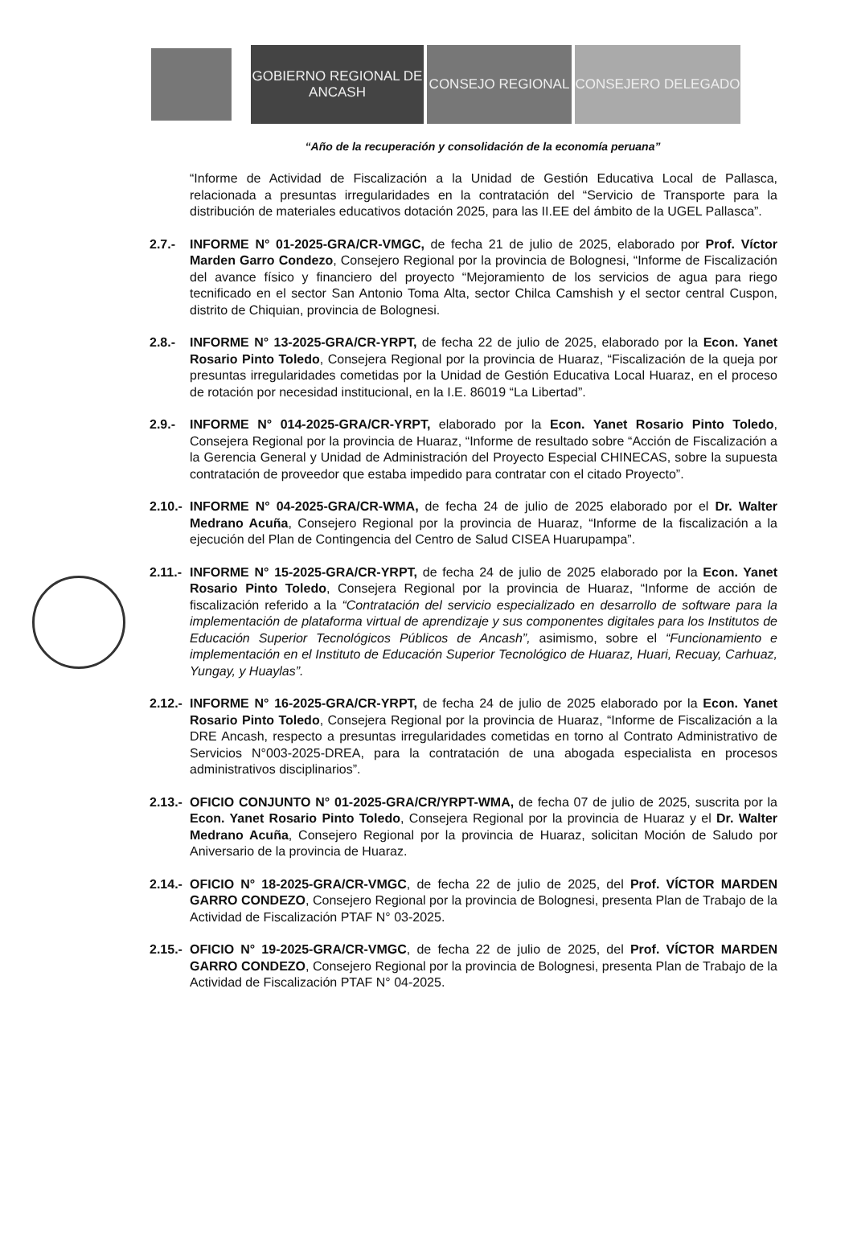GOBIERNO REGIONAL DE
ANCASH
CONSEJO REGIONAL CONSEJERO DELEGADO
“Año de la recuperación y consolidación de la economía peruana”
“Informe de Actividad de Fiscalización a la Unidad de Gestión Educativa Local de Pallasca, relacionada a presuntas irregularidades en la contratación del “Servicio de Transporte para la distribución de materiales educativos dotación 2025, para las II.EE del ámbito de la UGEL Pallasca”.
2.7.- INFORME N° 01-2025-GRA/CR-VMGC, de fecha 21 de julio de 2025, elaborado por Prof. Víctor Marden Garro Condezo, Consejero Regional por la provincia de Bolognesi, “Informe de Fiscalización del avance físico y financiero del proyecto “Mejoramiento de los servicios de agua para riego tecnificado en el sector San Antonio Toma Alta, sector Chilca Camshish y el sector central Cuspon, distrito de Chiquian, provincia de Bolognesi.
2.8.- INFORME N° 13-2025-GRA/CR-YRPT, de fecha 22 de julio de 2025, elaborado por la Econ. Yanet Rosario Pinto Toledo, Consejera Regional por la provincia de Huaraz, “Fiscalización de la queja por presuntas irregularidades cometidas por la Unidad de Gestión Educativa Local Huaraz, en el proceso de rotación por necesidad institucional, en la I.E. 86019 “La Libertad”.
2.9.- INFORME N° 014-2025-GRA/CR-YRPT, elaborado por la Econ. Yanet Rosario Pinto Toledo, Consejera Regional por la provincia de Huaraz, “Informe de resultado sobre “Acción de Fiscalización a la Gerencia General y Unidad de Administración del Proyecto Especial CHINECAS, sobre la supuesta contratación de proveedor que estaba impedido para contratar con el citado Proyecto”.
2.10.-
INFORME N° 04-2025-GRA/CR-WMA, de fecha 24 de julio de 2025 elaborado por el Dr. Walter Medrano Acuña, Consejero Regional por la provincia de Huaraz, “Informe de la fiscalización a la ejecución del Plan de Contingencia del Centro de Salud CISEA Huarupampa”.
2.11.-
INFORME N° 15-2025-GRA/CR-YRPT, de fecha 24 de julio de 2025 elaborado por la Econ. Yanet Rosario Pinto Toledo, Consejera Regional por la provincia de Huaraz, “Informe de acción de fiscalización referido a la “Contratación del servicio especializado en desarrollo de software para la implementación de plataforma virtual de aprendizaje y sus componentes digitales para los Institutos de Educación Superior Tecnológicos Públicos de Ancash”, asimismo, sobre el “Funcionamiento e implementación en el Instituto de Educación Superior Tecnológico de Huaraz, Huari, Recuay, Carhuaz, Yungay, y Huaylas”.
2.12.-
INFORME N° 16-2025-GRA/CR-YRPT, de fecha 24 de julio de 2025 elaborado por la Econ. Yanet Rosario Pinto Toledo, Consejera Regional por la provincia de Huaraz, “Informe de Fiscalización a la DRE Ancash, respecto a presuntas irregularidades cometidas en torno al Contrato Administrativo de Servicios N°003-2025-DREA, para la contratación de una abogada especialista en procesos administrativos disciplinarios”.
2.13.-
OFICIO CONJUNTO N° 01-2025-GRA/CR/YRPT-WMA, de fecha 07 de julio de 2025, suscrita por la Econ. Yanet Rosario Pinto Toledo, Consejera Regional por la provincia de Huaraz y el Dr. Walter Medrano Acuña, Consejero Regional por la provincia de Huaraz, solicitan Moción de Saludo por Aniversario de la provincia de Huaraz.
2.14.-
OFICIO N° 18-2025-GRA/CR-VMGC, de fecha 22 de julio de 2025, del Prof. VÍCTOR MARDEN GARRO CONDEZO, Consejero Regional por la provincia de Bolognesi, presenta Plan de Trabajo de la Actividad de Fiscalización PTAF N° 03-2025.
2.15.-
OFICIO N° 19-2025-GRA/CR-VMGC, de fecha 22 de julio de 2025, del Prof. VÍCTOR MARDEN GARRO CONDEZO, Consejero Regional por la provincia de Bolognesi, presenta Plan de Trabajo de la Actividad de Fiscalización PTAF N° 04-2025.